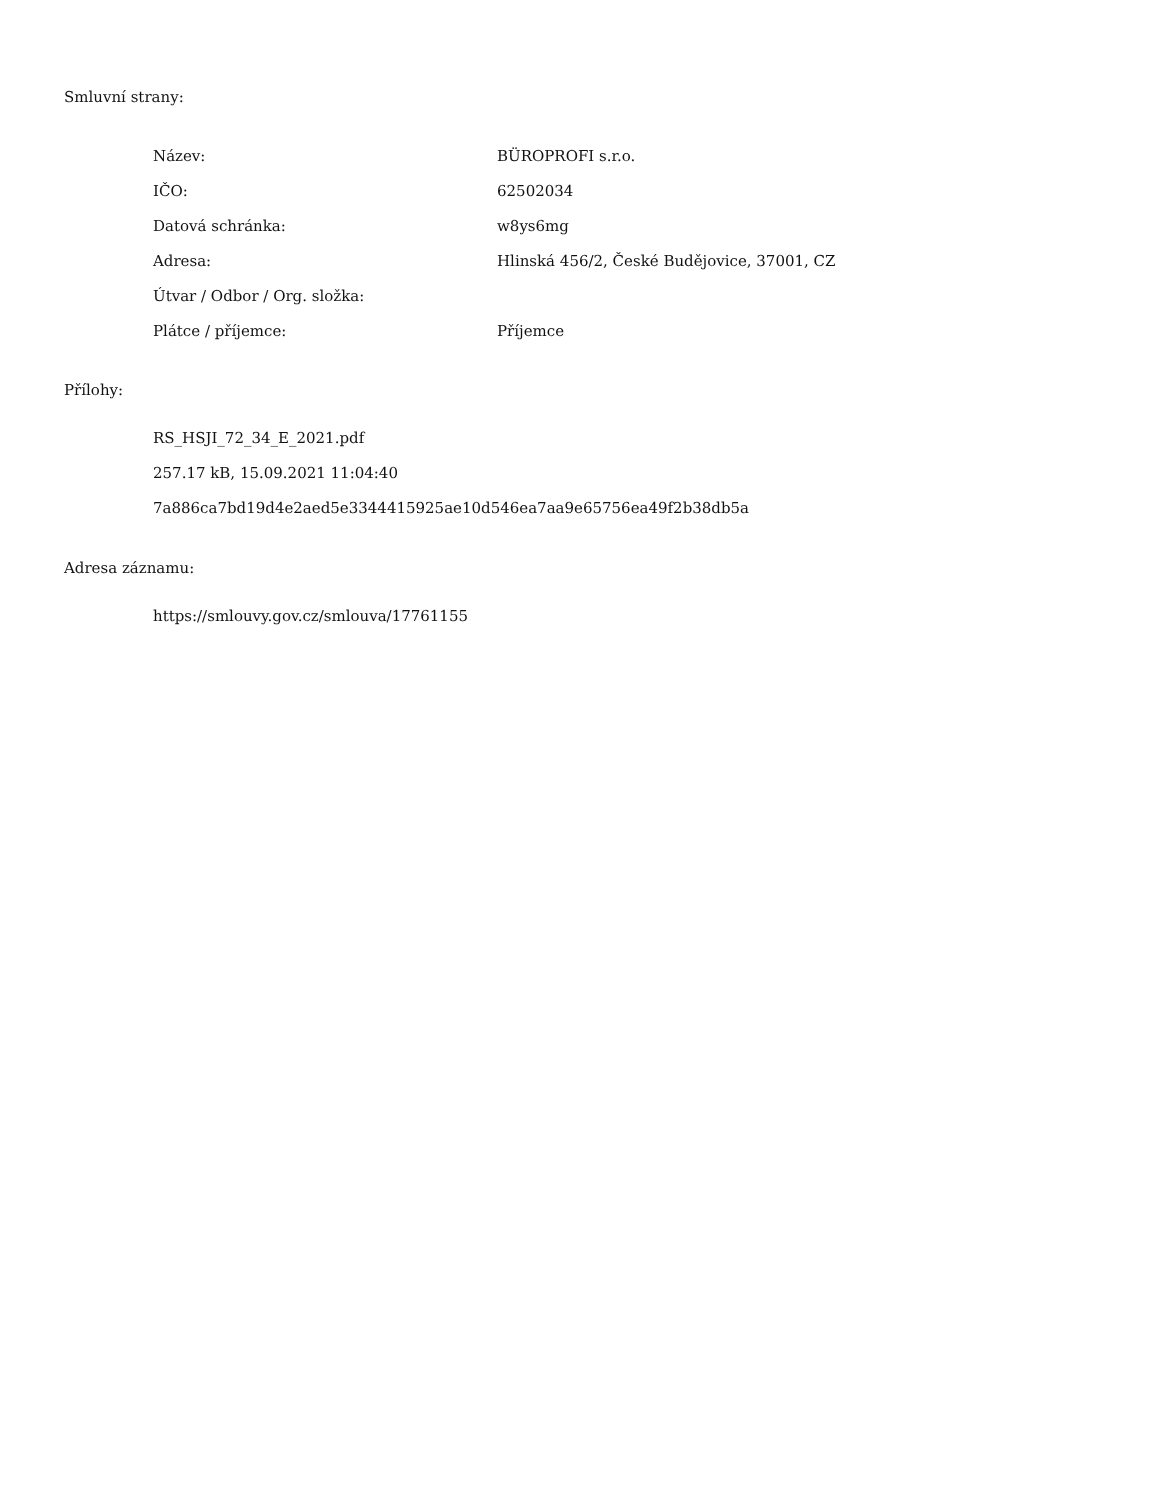Smluvní strany:
| Název: | BÜROPROFI s.r.o. |
| IČO: | 62502034 |
| Datová schránka: | w8ys6mg |
| Adresa: | Hlinská 456/2, České Budějovice, 37001, CZ |
| Útvar / Odbor / Org. složka: | |
| Plátce / příjemce: | Příjemce |
Přílohy:
RS_HSJI_72_34_E_2021.pdf
257.17 kB, 15.09.2021 11:04:40
7a886ca7bd19d4e2aed5e3344415925ae10d546ea7aa9e65756ea49f2b38db5a
Adresa záznamu:
https://smlouvy.gov.cz/smlouva/17761155